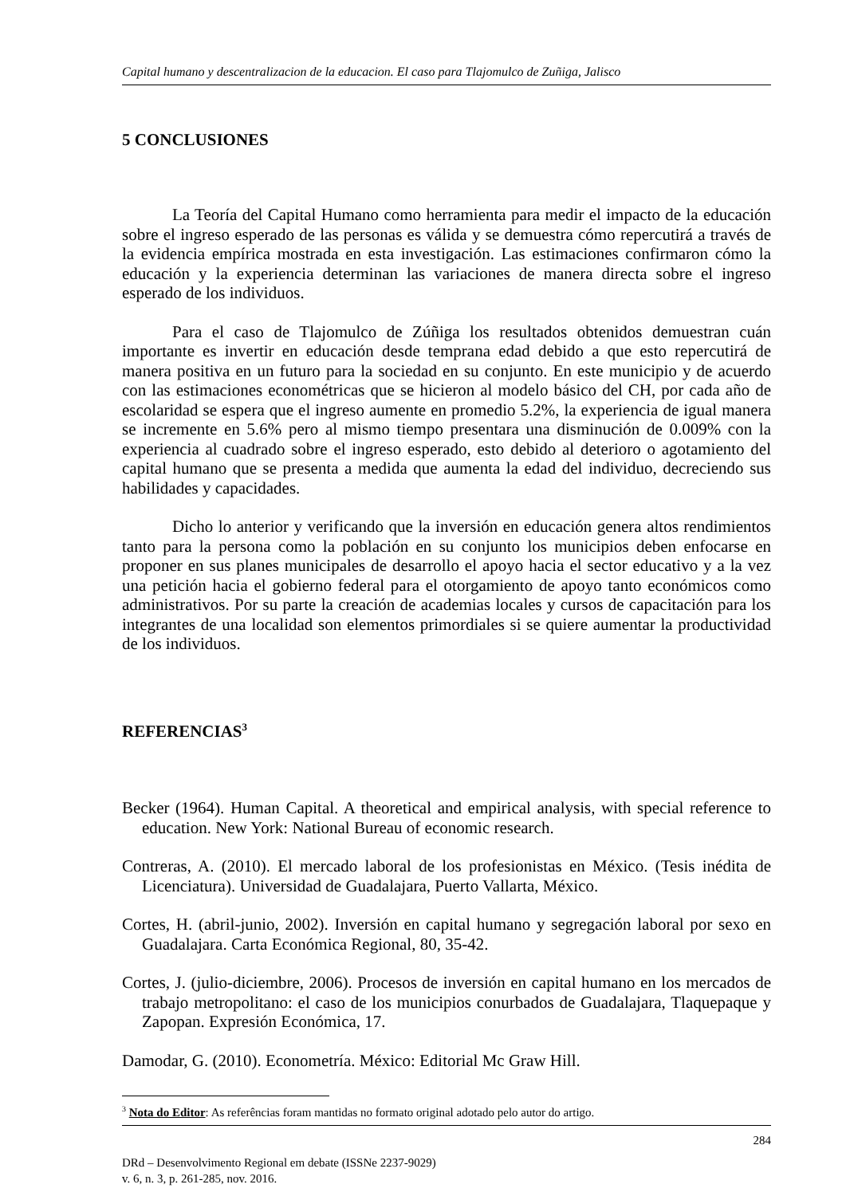Capital humano y descentralizacion de la educacion. El caso para Tlajomulco de Zuñiga, Jalisco
5 CONCLUSIONES
La Teoría del Capital Humano como herramienta para medir el impacto de la educación sobre el ingreso esperado de las personas es válida y se demuestra cómo repercutirá a través de la evidencia empírica mostrada en esta investigación. Las estimaciones confirmaron cómo la educación y la experiencia determinan las variaciones de manera directa sobre el ingreso esperado de los individuos.
Para el caso de Tlajomulco de Zúñiga los resultados obtenidos demuestran cuán importante es invertir en educación desde temprana edad debido a que esto repercutirá de manera positiva en un futuro para la sociedad en su conjunto. En este municipio y de acuerdo con las estimaciones econométricas que se hicieron al modelo básico del CH, por cada año de escolaridad se espera que el ingreso aumente en promedio 5.2%, la experiencia de igual manera se incremente en 5.6% pero al mismo tiempo presentara una disminución de 0.009% con la experiencia al cuadrado sobre el ingreso esperado, esto debido al deterioro o agotamiento del capital humano que se presenta a medida que aumenta la edad del individuo, decreciendo sus habilidades y capacidades.
Dicho lo anterior y verificando que la inversión en educación genera altos rendimientos tanto para la persona como la población en su conjunto los municipios deben enfocarse en proponer en sus planes municipales de desarrollo el apoyo hacia el sector educativo y a la vez una petición hacia el gobierno federal para el otorgamiento de apoyo tanto económicos como administrativos. Por su parte la creación de academias locales y cursos de capacitación para los integrantes de una localidad son elementos primordiales si se quiere aumentar la productividad de los individuos.
REFERENCIAS<sup>3</sup>
Becker (1964). Human Capital. A theoretical and empirical analysis, with special reference to education. New York: National Bureau of economic research.
Contreras, A. (2010). El mercado laboral de los profesionistas en México. (Tesis inédita de Licenciatura). Universidad de Guadalajara, Puerto Vallarta, México.
Cortes, H. (abril-junio, 2002). Inversión en capital humano y segregación laboral por sexo en Guadalajara. Carta Económica Regional, 80, 35-42.
Cortes, J. (julio-diciembre, 2006). Procesos de inversión en capital humano en los mercados de trabajo metropolitano: el caso de los municipios conurbados de Guadalajara, Tlaquepaque y Zapopan. Expresión Económica, 17.
Damodar, G. (2010). Econometría. México: Editorial Mc Graw Hill.
<sup>3</sup> Nota do Editor: As referências foram mantidas no formato original adotado pelo autor do artigo.
284
DRd – Desenvolvimento Regional em debate (ISSNe 2237-9029)
v. 6, n. 3, p. 261-285, nov. 2016.